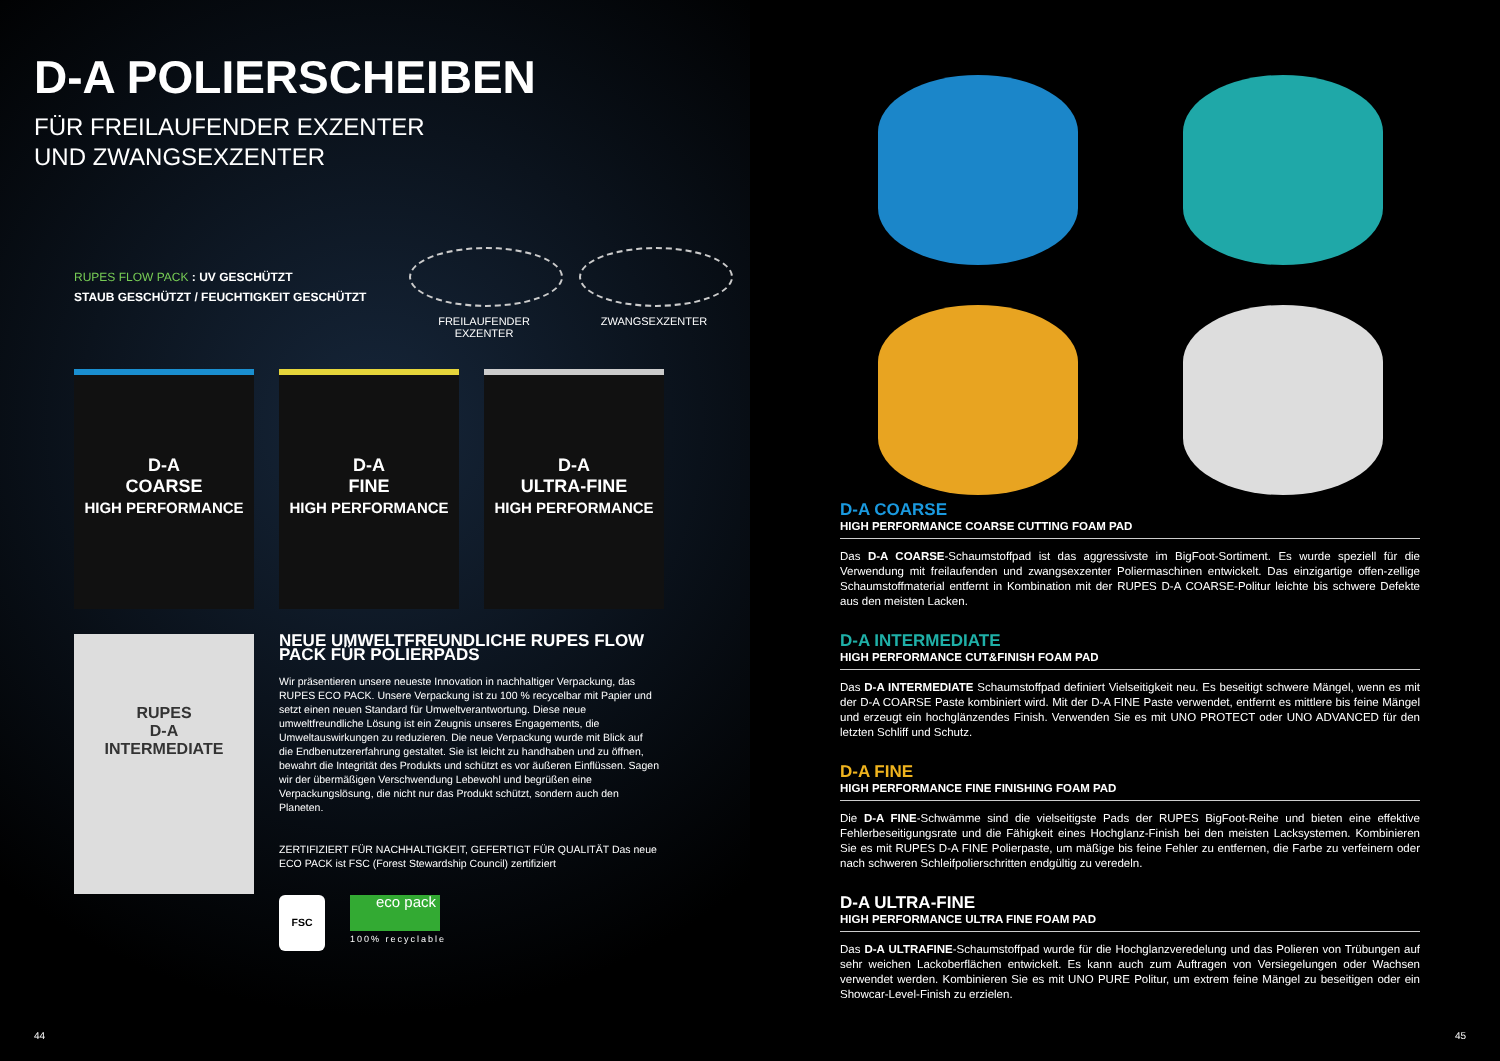D-A POLIERSCHEIBEN
FÜR FREILAUFENDER EXZENTER
UND ZWANGSEXZENTER
RUPES FLOW PACK : UV GESCHÜTZT
STAUB GESCHÜTZT / FEUCHTIGKEIT GESCHÜTZT
FREILAUFENDER EXZENTER ZWANGSEXZENTER
D-A
COARSE
HIGH PERFORMANCE
D-A
FINE
HIGH PERFORMANCE
D-A
ULTRA-FINE
HIGH PERFORMANCE
RUPES
D-A
INTERMEDIATE
NEUE UMWELTFREUNDLICHE RUPES FLOW PACK FÜR POLIERPADS
Wir präsentieren unsere neueste Innovation in nachhaltiger Verpackung, das RUPES ECO PACK. Unsere Verpackung ist zu 100 % recycelbar mit Papier und setzt einen neuen Standard für Umweltverantwortung. Diese neue umweltfreundliche Lösung ist ein Zeugnis unseres Engagements, die Umweltauswirkungen zu reduzieren. Die neue Verpackung wurde mit Blick auf die Endbenutzererfahrung gestaltet. Sie ist leicht zu handhaben und zu öffnen, bewahrt die Integrität des Produkts und schützt es vor äußeren Einflüssen. Sagen wir der übermäßigen Verschwendung Lebewohl und begrüßen eine Verpackungslösung, die nicht nur das Produkt schützt, sondern auch den Planeten.
ZERTIFIZIERT FÜR NACHHALTIGKEIT, GEFERTIGT FÜR QUALITÄT Das neue ECO PACK ist FSC (Forest Stewardship Council) zertifiziert
FSC
eco pack
100% recyclable
44
D-A COARSE
HIGH PERFORMANCE COARSE CUTTING FOAM PAD
Das D-A COARSE-Schaumstoffpad ist das aggressivste im BigFoot-Sortiment. Es wurde speziell für die Verwendung mit freilaufenden und zwangsexzenter Poliermaschinen entwickelt. Das einzigartige offen-zellige Schaumstoffmaterial entfernt in Kombination mit der RUPES D-A COARSE-Politur leichte bis schwere Defekte aus den meisten Lacken.
D-A INTERMEDIATE
HIGH PERFORMANCE CUT&FINISH FOAM PAD
Das D-A INTERMEDIATE Schaumstoffpad definiert Vielseitigkeit neu. Es beseitigt schwere Mängel, wenn es mit der D-A COARSE Paste kombiniert wird. Mit der D-A FINE Paste verwendet, entfernt es mittlere bis feine Mängel und erzeugt ein hochglänzendes Finish. Verwenden Sie es mit UNO PROTECT oder UNO ADVANCED für den letzten Schliff und Schutz.
D-A FINE
HIGH PERFORMANCE FINE FINISHING FOAM PAD
Die D-A FINE-Schwämme sind die vielseitigste Pads der RUPES BigFoot-Reihe und bieten eine effektive Fehlerbeseitigungsrate und die Fähigkeit eines Hochglanz-Finish bei den meisten Lacksystemen. Kombinieren Sie es mit RUPES D-A FINE Polierpaste, um mäßige bis feine Fehler zu entfernen, die Farbe zu verfeinern oder nach schweren Schleifpolierschritten endgültig zu veredeln.
D-A ULTRA-FINE
HIGH PERFORMANCE ULTRA FINE FOAM PAD
Das D-A ULTRAFINE-Schaumstoffpad wurde für die Hochglanzveredelung und das Polieren von Trübungen auf sehr weichen Lackoberflächen entwickelt. Es kann auch zum Auftragen von Versiegelungen oder Wachsen verwendet werden. Kombinieren Sie es mit UNO PURE Politur, um extrem feine Mängel zu beseitigen oder ein Showcar-Level-Finish zu erzielen.
45